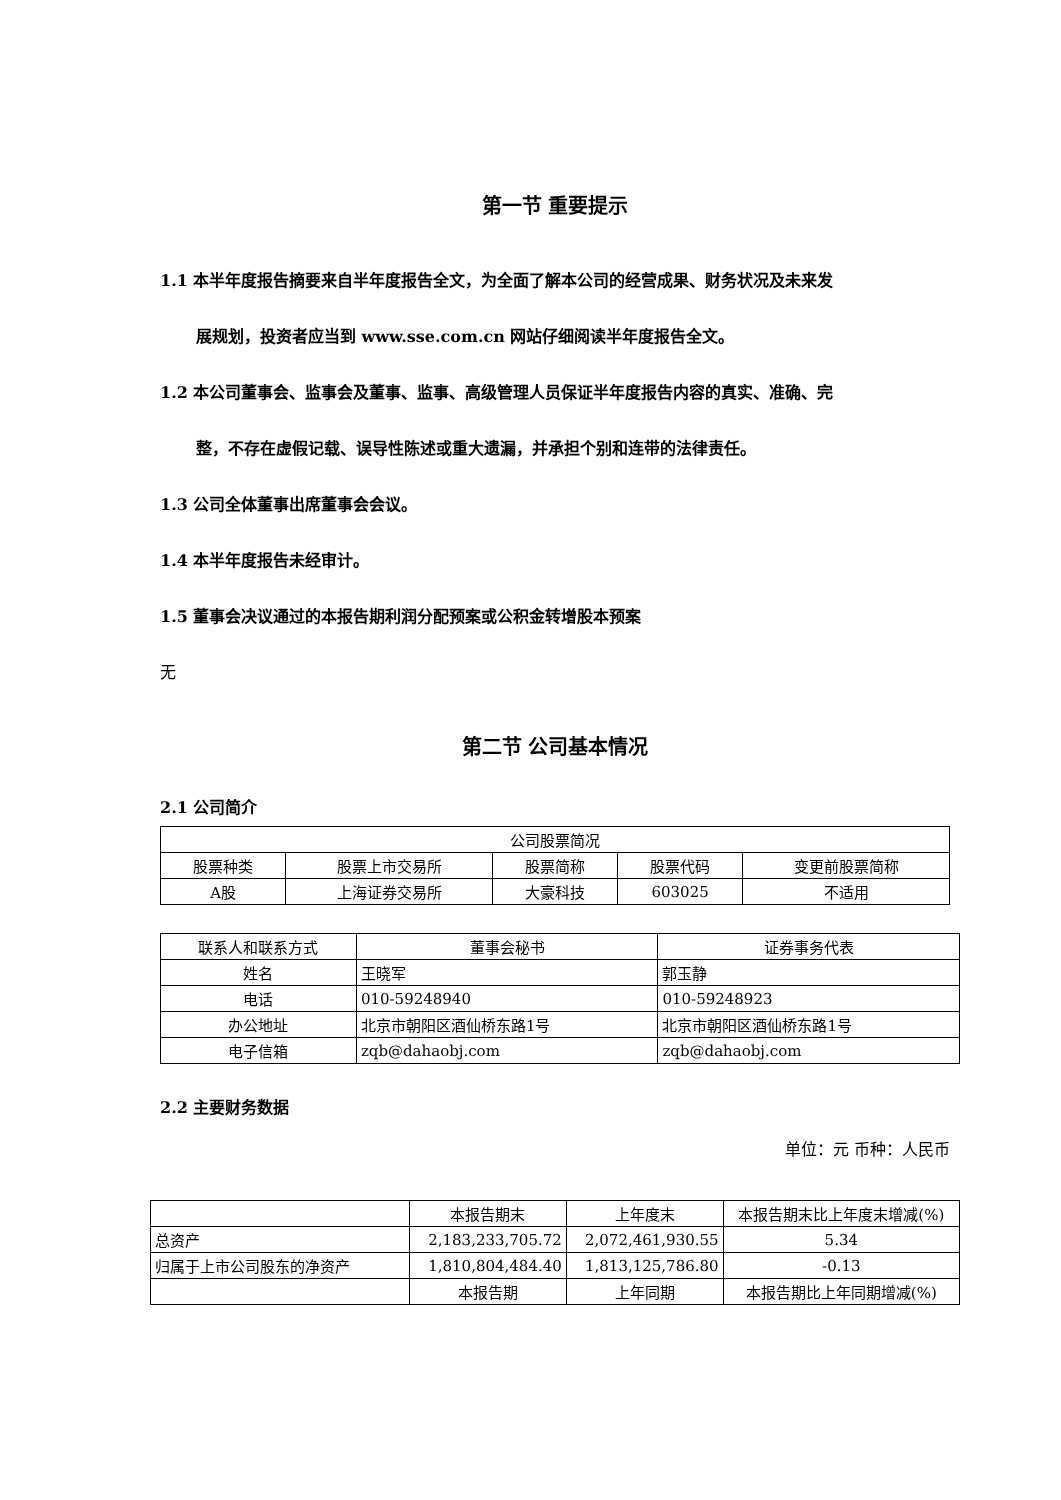第一节 重要提示
1.1 本半年度报告摘要来自半年度报告全文，为全面了解本公司的经营成果、财务状况及未来发
展规划，投资者应当到 www.sse.com.cn 网站仔细阅读半年度报告全文。
1.2 本公司董事会、监事会及董事、监事、高级管理人员保证半年度报告内容的真实、准确、完
整，不存在虚假记载、误导性陈述或重大遗漏，并承担个别和连带的法律责任。
1.3 公司全体董事出席董事会会议。
1.4 本半年度报告未经审计。
1.5 董事会决议通过的本报告期利润分配预案或公积金转增股本预案
无
第二节 公司基本情况
2.1 公司简介
| 公司股票简况 | | | | |
| 股票种类 | 股票上市交易所 | 股票简称 | 股票代码 | 变更前股票简称 |
| A股 | 上海证券交易所 | 大豪科技 | 603025 | 不适用 |
| 联系人和联系方式 | 董事会秘书 | 证券事务代表 |
| 姓名 | 王晓军 | 郭玉静 |
| 电话 | 010-59248940 | 010-59248923 |
| 办公地址 | 北京市朝阳区酒仙桥东路1号 | 北京市朝阳区酒仙桥东路1号 |
| 电子信箱 | zqb@dahaobj.com | zqb@dahaobj.com |
2.2 主要财务数据
单位：元 币种：人民币
| | 本报告期末 | 上年度末 | 本报告期末比上年度末增减(%) |
| 总资产 | 2,183,233,705.72 | 2,072,461,930.55 | 5.34 |
| 归属于上市公司股东的净资产 | 1,810,804,484.40 | 1,813,125,786.80 | -0.13 |
| | 本报告期 | 上年同期 | 本报告期比上年同期增减(%) |